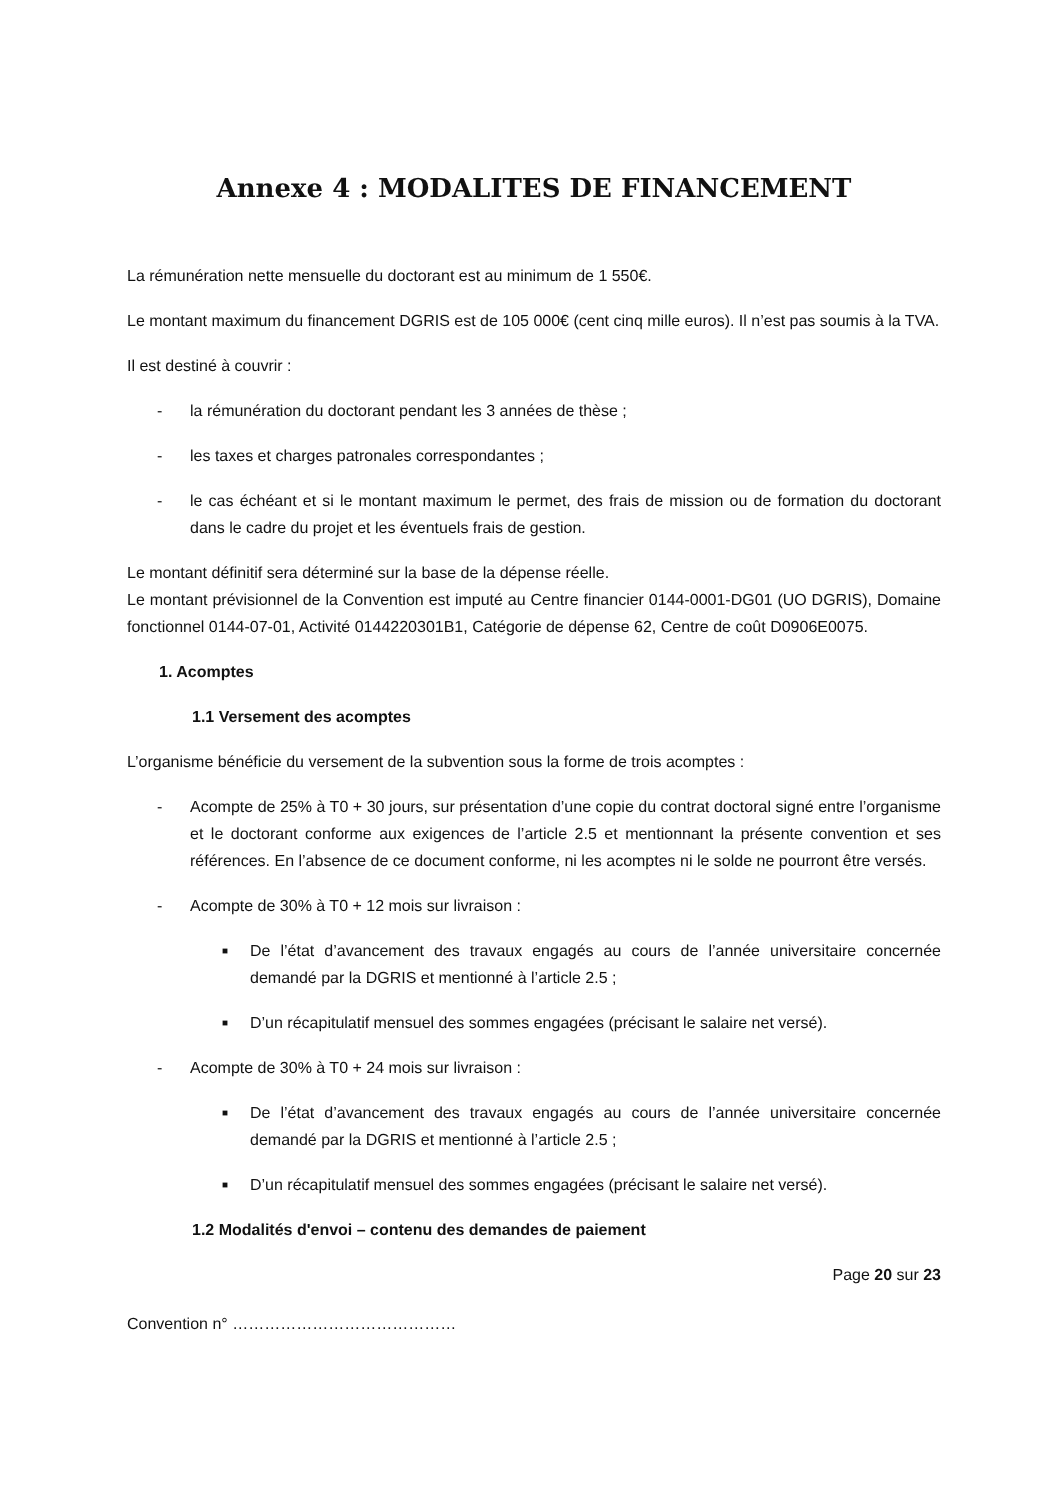Annexe 4 : MODALITES DE FINANCEMENT
La rémunération nette mensuelle du doctorant est au minimum de 1 550€.
Le montant maximum du financement DGRIS est de 105 000€ (cent cinq mille euros). Il n’est pas soumis à la TVA.
Il est destiné à couvrir :
- la rémunération du doctorant pendant les 3 années de thèse ;
- les taxes et charges patronales correspondantes ;
- le cas échéant et si le montant maximum le permet, des frais de mission ou de formation du doctorant dans le cadre du projet et les éventuels frais de gestion.
Le montant définitif sera déterminé sur la base de la dépense réelle.
Le montant prévisionnel de la Convention est imputé au Centre financier 0144-0001-DG01 (UO DGRIS), Domaine fonctionnel 0144-07-01, Activité 0144220301B1, Catégorie de dépense 62, Centre de coût D0906E0075.
1. Acomptes
1.1 Versement des acomptes
L’organisme bénéficie du versement de la subvention sous la forme de trois acomptes :
- Acompte de 25% à T0 + 30 jours, sur présentation d’une copie du contrat doctoral signé entre l’organisme et le doctorant conforme aux exigences de l’article 2.5 et mentionnant la présente convention et ses références. En l’absence de ce document conforme, ni les acomptes ni le solde ne pourront être versés.
- Acompte de 30% à T0 + 12 mois sur livraison :
■ De l’état d’avancement des travaux engagés au cours de l’année universitaire concernée demandé par la DGRIS et mentionné à l’article 2.5 ;
■ D’un récapitulatif mensuel des sommes engagées (précisant le salaire net versé).
- Acompte de 30% à T0 + 24 mois sur livraison :
■ De l’état d’avancement des travaux engagés au cours de l’année universitaire concernée demandé par la DGRIS et mentionné à l’article 2.5 ;
■ D’un récapitulatif mensuel des sommes engagées (précisant le salaire net versé).
1.2 Modalités d'envoi – contenu des demandes de paiement
Page 20 sur 23
Convention n° ……………………………………